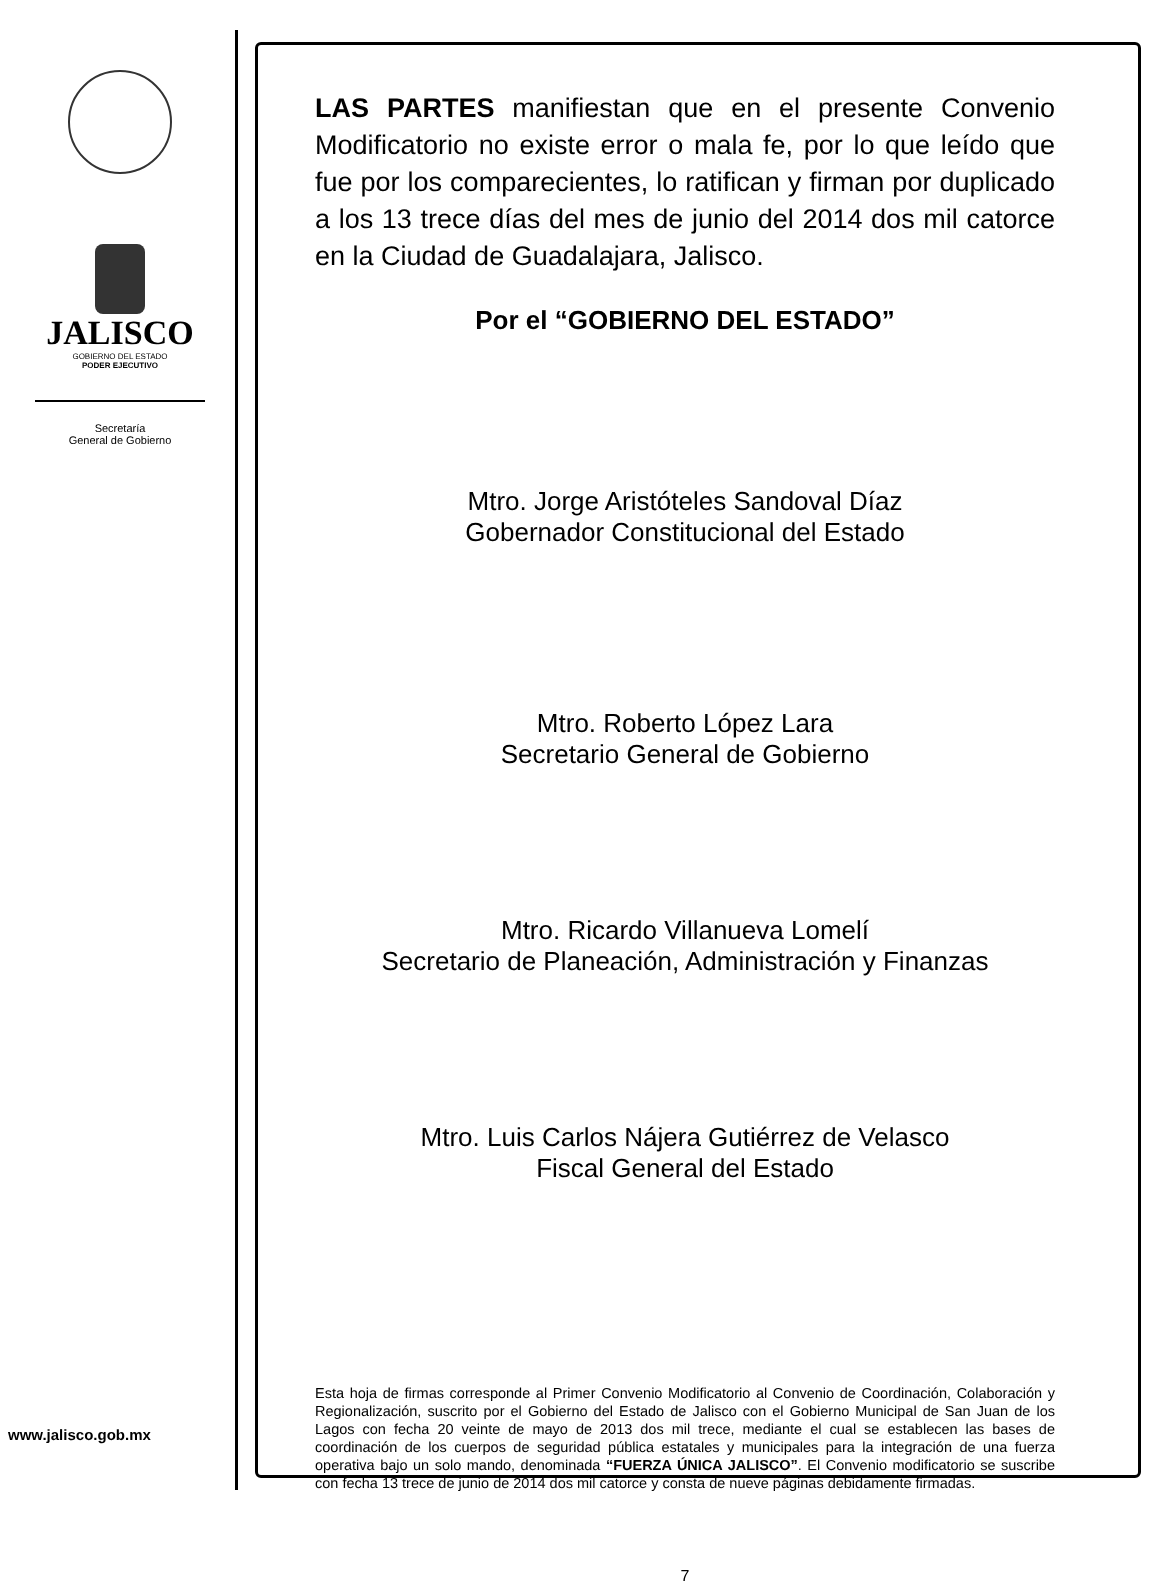JALISCO
GOBIERNO DEL ESTADO
PODER EJECUTIVO
Secretaría
General de Gobierno
www.jalisco.gob.mx
LAS PARTES manifiestan que en el presente Convenio Modificatorio no existe error o mala fe, por lo que leído que fue por los comparecientes, lo ratifican y firman por duplicado a los 13 trece días del mes de junio del 2014 dos mil catorce en la Ciudad de Guadalajara, Jalisco.
Por el “GOBIERNO DEL ESTADO”
Mtro. Jorge Aristóteles Sandoval Díaz
Gobernador Constitucional del Estado
Mtro. Roberto López Lara
Secretario General de Gobierno
Mtro. Ricardo Villanueva Lomelí
Secretario de Planeación, Administración y Finanzas
Mtro. Luis Carlos Nájera Gutiérrez de Velasco
Fiscal General del Estado
Esta hoja de firmas corresponde al Primer Convenio Modificatorio al Convenio de Coordinación, Colaboración y Regionalización, suscrito por el Gobierno del Estado de Jalisco con el Gobierno Municipal de San Juan de los Lagos con fecha 20 veinte de mayo de 2013 dos mil trece, mediante el cual se establecen las bases de coordinación de los cuerpos de seguridad pública estatales y municipales para la integración de una fuerza operativa bajo un solo mando, denominada “FUERZA ÚNICA JALISCO”. El Convenio modificatorio se suscribe con fecha 13 trece de junio de 2014 dos mil catorce y consta de nueve páginas debidamente firmadas.
7